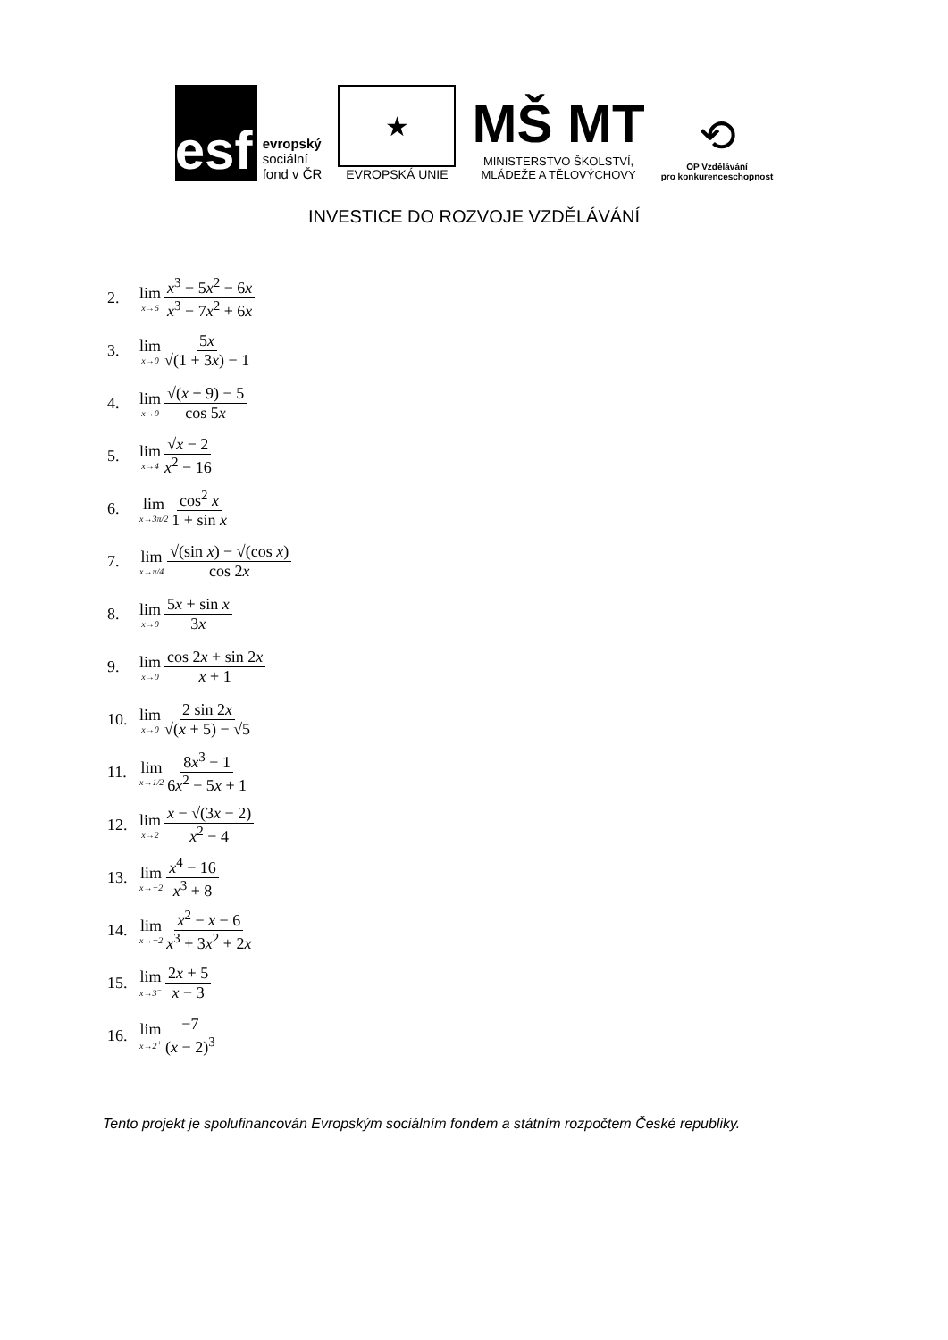esf
evropský
sociální
fond v ČR
★
EVROPSKÁ UNIE
MŠ MT
MINISTERSTVO ŠKOLSTVÍ,
MLÁDEŽE A TĚLOVÝCHOVY
⟲
OP Vzdělávání
pro konkurenceschopnost
INVESTICE DO ROZVOJE VZDĚLÁVÁNÍ
2. lim<sub>x→6</sub> x<sup>3</sup> − 5x<sup>2</sup> − 6x x<sup>3</sup> − 7x<sup>2</sup> + 6x
3. lim<sub>x→0</sub> 5x √(1 + 3x) − 1
4. lim<sub>x→0</sub> √(x + 9) − 5 cos 5x
5. lim<sub>x→4</sub> √x − 2 x<sup>2</sup> − 16
6. lim<sub>x→3π/2</sub> cos<sup>2</sup> x 1 + sin x
7. lim<sub>x→π/4</sub> √(sin x) − √(cos x) cos 2x
8. lim<sub>x→0</sub> 5x + sin x 3x
9. lim<sub>x→0</sub> cos 2x + sin 2x x + 1
10. lim<sub>x→0</sub> 2 sin 2x √(x + 5) − √5
11. lim<sub>x→1/2</sub> 8x<sup>3</sup> − 1 6x<sup>2</sup> − 5x + 1
12. lim<sub>x→2</sub> x − √(3x − 2) x<sup>2</sup> − 4
13. lim<sub>x→−2</sub> x<sup>4</sup> − 16 x<sup>3</sup> + 8
14. lim<sub>x→−2</sub> x<sup>2</sup> − x − 6 x<sup>3</sup> + 3x<sup>2</sup> + 2x
15. lim<sub>x→3<sup>−</sup></sub> 2x + 5 x − 3
16. lim<sub>x→2<sup>+</sup></sub> −7 (x − 2)<sup>3</sup>
Tento projekt je spolufinancován Evropským sociálním fondem a státním rozpočtem České republiky.